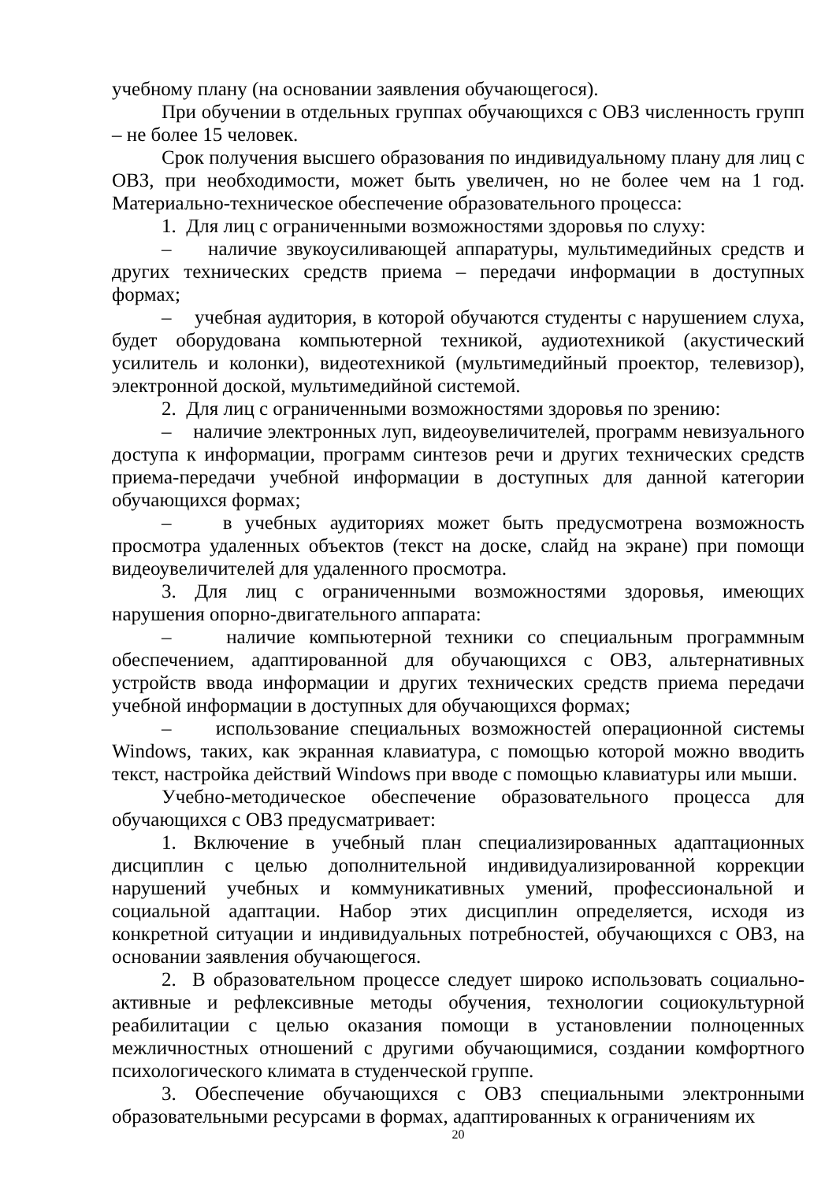учебному плану (на основании заявления обучающегося).
При обучении в отдельных группах обучающихся с ОВЗ численность групп – не более 15 человек.
Срок получения высшего образования по индивидуальному плану для лиц с ОВЗ, при необходимости, может быть увеличен, но не более чем на 1 год. Материально-техническое обеспечение образовательного процесса:
1. Для лиц с ограниченными возможностями здоровья по слуху:
– наличие звукоусиливающей аппаратуры, мультимедийных средств и других технических средств приема – передачи информации в доступных формах;
– учебная аудитория, в которой обучаются студенты с нарушением слуха, будет оборудована компьютерной техникой, аудиотехникой (акустический усилитель и колонки), видеотехникой (мультимедийный проектор, телевизор), электронной доской, мультимедийной системой.
2. Для лиц с ограниченными возможностями здоровья по зрению:
– наличие электронных луп, видеоувеличителей, программ невизуального доступа к информации, программ синтезов речи и других технических средств приема-передачи учебной информации в доступных для данной категории обучающихся формах;
– в учебных аудиториях может быть предусмотрена возможность просмотра удаленных объектов (текст на доске, слайд на экране) при помощи видеоувеличителей для удаленного просмотра.
3. Для лиц с ограниченными возможностями здоровья, имеющих нарушения опорно-двигательного аппарата:
– наличие компьютерной техники со специальным программным обеспечением, адаптированной для обучающихся с ОВЗ, альтернативных устройств ввода информации и других технических средств приема передачи учебной информации в доступных для обучающихся формах;
– использование специальных возможностей операционной системы Windows, таких, как экранная клавиатура, с помощью которой можно вводить текст, настройка действий Windows при вводе с помощью клавиатуры или мыши.
Учебно-методическое обеспечение образовательного процесса для обучающихся с ОВЗ предусматривает:
1. Включение в учебный план специализированных адаптационных дисциплин с целью дополнительной индивидуализированной коррекции нарушений учебных и коммуникативных умений, профессиональной и социальной адаптации. Набор этих дисциплин определяется, исходя из конкретной ситуации и индивидуальных потребностей, обучающихся с ОВЗ, на основании заявления обучающегося.
2. В образовательном процессе следует широко использовать социально-активные и рефлексивные методы обучения, технологии социокультурной реабилитации с целью оказания помощи в установлении полноценных межличностных отношений с другими обучающимися, создании комфортного психологического климата в студенческой группе.
3. Обеспечение обучающихся с ОВЗ специальными электронными образовательными ресурсами в формах, адаптированных к ограничениям их
20